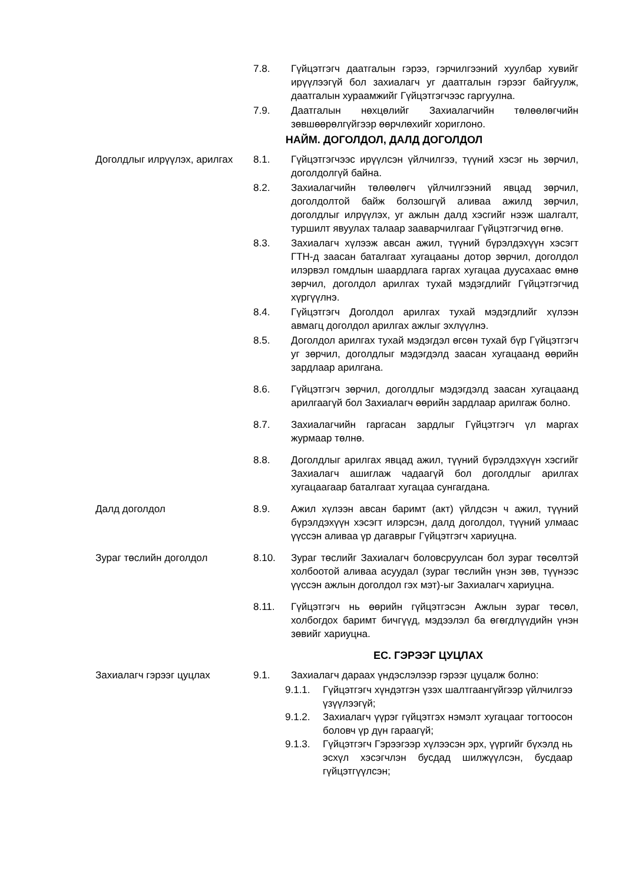7.8. Гүйцэтгэгч даатгалын гэрээ, гэрчилгээний хуулбар хувийг ирүүлээгүй бол захиалагч уг даатгалын гэрээг байгуулж, даатгалын хураамжийг Гүйцэтгэгчээс гаргуулна.
7.9. Даатгалын нөхцөлийг Захиалагчийн төлөөлөгчийн зөвшөөрөлгүйгээр өөрчлөхийг хориглоно.
НАЙМ. ДОГОЛДОЛ, ДАЛД ДОГОЛДОЛ
Доголдлыг илрүүлэх, арилгах
8.1. Гүйцэтгэгчээс ирүүлсэн үйлчилгээ, түүний хэсэг нь зөрчил, доголдолгүй байна.
8.2. Захиалагчийн төлөөлөгч үйлчилгээний явцад зөрчил, доголдолтой байж болзошгүй аливаа ажилд зөрчил, доголдлыг илрүүлэх, уг ажлын далд хэсгийг нээж шалгалт, туршилт явуулах талаар зааварчилгааг Гүйцэтгэгчид өгнө.
8.3. Захиалагч хүлээж авсан ажил, түүний бүрэлдэхүүн хэсэгт ГТН-д заасан баталгаат хугацааны дотор зөрчил, доголдол илэрвэл гомдлын шаардлага гаргах хугацаа дуусахаас өмнө зөрчил, доголдол арилгах тухай мэдэгдлийг Гүйцэтгэгчид хүргүүлнэ.
8.4. Гүйцэтгэгч Доголдол арилгах тухай мэдэгдлийг хүлээн авмагц доголдол арилгах ажлыг эхлүүлнэ.
8.5. Доголдол арилгах тухай мэдэгдэл өгсөн тухай бүр Гүйцэтгэгч уг зөрчил, доголдлыг мэдэгдэлд заасан хугацаанд өөрийн зардлаар арилгана.
8.6. Гүйцэтгэгч зөрчил, доголдлыг мэдэгдэлд заасан хугацаанд арилгаагүй бол Захиалагч өөрийн зардлаар арилгаж болно.
8.7. Захиалагчийн гаргасан зардлыг Гүйцэтгэгч үл маргах журмаар төлнө.
8.8. Доголдлыг арилгах явцад ажил, түүний бүрэлдэхүүн хэсгийг Захиалагч ашиглаж чадаагүй бол доголдлыг арилгах хугацаагаар баталгаат хугацаа сунгагдана.
Далд доголдол 8.9. Ажил хүлээн авсан баримт (акт) үйлдсэн ч ажил, түүний бүрэлдэхүүн хэсэгт илэрсэн, далд доголдол, түүний улмаас үүссэн аливаа үр дагаврыг Гүйцэтгэгч хариуцна.
Зураг төслийн доголдол 8.10. Зураг төслийг Захиалагч боловсруулсан бол зураг төсөлтэй холбоотой аливаа асуудал (зураг төслийн үнэн зөв, түүнээс үүссэн ажлын доголдол гэх мэт)-ыг Захиалагч хариуцна.
8.11. Гүйцэтгэгч нь өөрийн гүйцэтгэсэн Ажлын зураг төсөл, холбогдох баримт бичгүүд, мэдээлэл ба өгөгдлүүдийн үнэн зөвийг хариуцна.
ЕС. ГЭРЭЭГ ЦУЦЛАХ
Захиалагч гэрээг цуцлах 9.1. Захиалагч дараах үндэслэлээр гэрээг цуцалж болно:
9.1.1. Гүйцэтгэгч хүндэтгэн үзэх шалтгаангүйгээр үйлчилгээ үзүүлээгүй;
9.1.2. Захиалагч үүрэг гүйцэтгэх нэмэлт хугацааг тогтоосон боловч үр дүн гараагүй;
9.1.3. Гүйцэтгэгч Гэрээгээр хүлээсэн эрх, үүргийг бүхэлд нь эсхүл хэсэгчлэн бусдад шилжүүлсэн, бусдаар гүйцэтгүүлсэн;